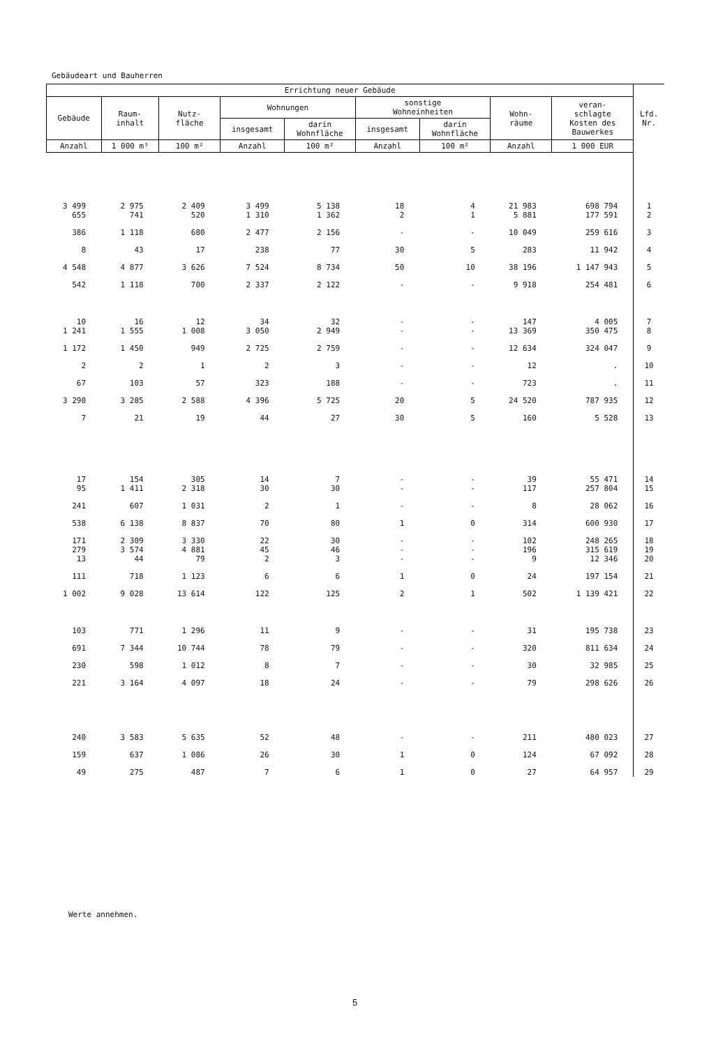Gebäudeart und Bauherren
| Errichtung neuer Gebäude | | | | | | | | | Lfd. Nr. |
| --- | --- | --- | --- | --- | --- | --- | --- | --- | --- |
| Gebäude | Raum- inhalt | Nutz- fläche | Wohnungen | | sonstige Wohneinheiten | | Wohn- räume | veran- schlagte Kosten des Bauwerkes | |
| | | | insgesamt | darin Wohnfläche | insgesamt | darin Wohnfläche | | | |
| Anzahl | 1 000 m³ | 100 m² | Anzahl | 100 m² | Anzahl | 100 m² | Anzahl | 1 000 EUR | |
| 3 499 | 2 975 | 2 409 | 3 499 | 5 138 | 18 | 4 | 21 983 | 698 794 | 1 |
| 655 | 741 | 520 | 1 310 | 1 362 | 2 | 1 | 5 881 | 177 591 | 2 |
| 386 | 1 118 | 680 | 2 477 | 2 156 | - | - | 10 049 | 259 616 | 3 |
| 8 | 43 | 17 | 238 | 77 | 30 | 5 | 283 | 11 942 | 4 |
| 4 548 | 4 877 | 3 626 | 7 524 | 8 734 | 50 | 10 | 38 196 | 1 147 943 | 5 |
| 542 | 1 118 | 700 | 2 337 | 2 122 | - | - | 9 918 | 254 481 | 6 |
| 10 | 16 | 12 | 34 | 32 | - | - | 147 | 4 005 | 7 |
| 1 241 | 1 555 | 1 008 | 3 050 | 2 949 | - | - | 13 369 | 350 475 | 8 |
| 1 172 | 1 450 | 949 | 2 725 | 2 759 | - | - | 12 634 | 324 047 | 9 |
| 2 | 2 | 1 | 2 | 3 | - | - | 12 | . | 10 |
| 67 | 103 | 57 | 323 | 188 | - | - | 723 | . | 11 |
| 3 290 | 3 285 | 2 588 | 4 396 | 5 725 | 20 | 5 | 24 520 | 787 935 | 12 |
| 7 | 21 | 19 | 44 | 27 | 30 | 5 | 160 | 5 528 | 13 |
| 17 | 154 | 305 | 14 | 7 | - | - | 39 | 55 471 | 14 |
| 95 | 1 411 | 2 318 | 30 | 30 | - | - | 117 | 257 804 | 15 |
| 241 | 607 | 1 031 | 2 | 1 | - | - | 8 | 28 062 | 16 |
| 538 | 6 138 | 8 837 | 70 | 80 | 1 | 0 | 314 | 600 930 | 17 |
| 171 | 2 309 | 3 330 | 22 | 30 | - | - | 102 | 248 265 | 18 |
| 279 | 3 574 | 4 881 | 45 | 46 | - | - | 196 | 315 619 | 19 |
| 13 | 44 | 79 | 2 | 3 | - | - | 9 | 12 346 | 20 |
| 111 | 718 | 1 123 | 6 | 6 | 1 | 0 | 24 | 197 154 | 21 |
| 1 002 | 9 028 | 13 614 | 122 | 125 | 2 | 1 | 502 | 1 139 421 | 22 |
| 103 | 771 | 1 296 | 11 | 9 | - | - | 31 | 195 738 | 23 |
| 691 | 7 344 | 10 744 | 78 | 79 | - | - | 320 | 811 634 | 24 |
| 230 | 598 | 1 012 | 8 | 7 | - | - | 30 | 32 985 | 25 |
| 221 | 3 164 | 4 097 | 18 | 24 | - | - | 79 | 298 626 | 26 |
| 240 | 3 583 | 5 635 | 52 | 48 | - | - | 211 | 480 023 | 27 |
| 159 | 637 | 1 086 | 26 | 30 | 1 | 0 | 124 | 67 092 | 28 |
| 49 | 275 | 487 | 7 | 6 | 1 | 0 | 27 | 64 957 | 29 |
Werte annehmen.
5